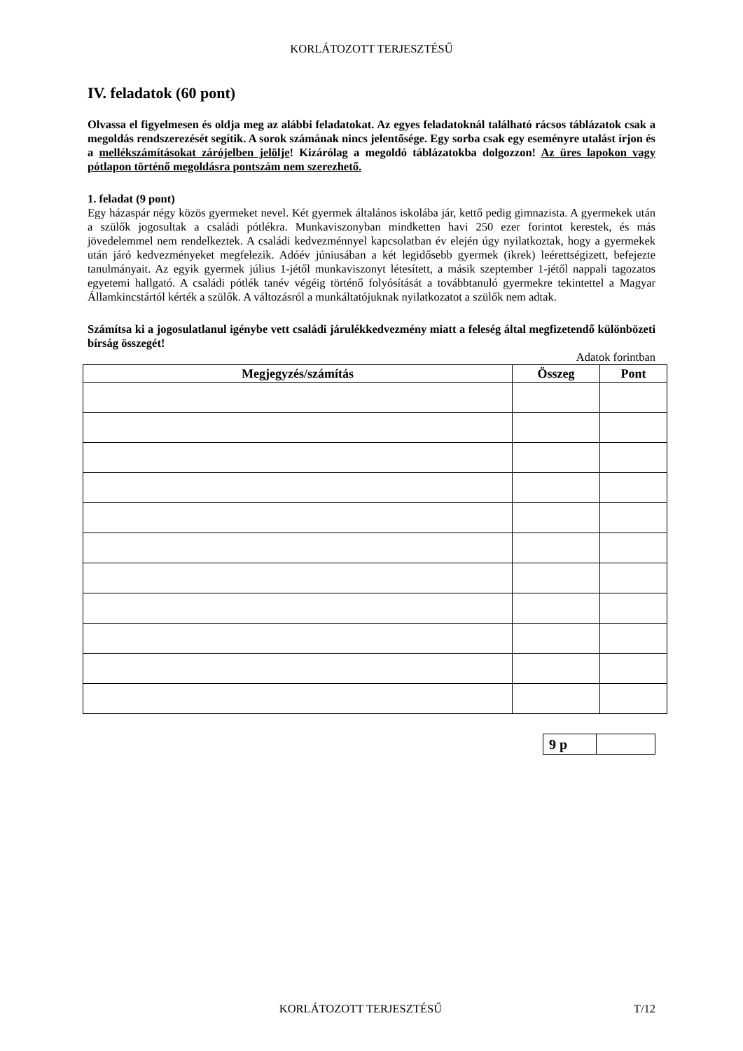KORLÁTOZOTT TERJESZTÉSŰ
IV. feladatok (60 pont)
Olvassa el figyelmesen és oldja meg az alábbi feladatokat. Az egyes feladatoknál található rácsos táblázatok csak a megoldás rendszerezését segítik. A sorok számának nincs jelentősége. Egy sorba csak egy eseményre utalást írjon és a mellékszámításokat zárójelben jelölje! Kizárólag a megoldó táblázatokba dolgozzon! Az üres lapokon vagy pótlapon történő megoldásra pontszám nem szerezhető.
1. feladat (9 pont)
Egy házaspár négy közös gyermeket nevel. Két gyermek általános iskolába jár, kettő pedig gimnazista. A gyermekek után a szülők jogosultak a családi pótlékra. Munkaviszonyban mindketten havi 250 ezer forintot kerestek, és más jövedelemmel nem rendelkeztek. A családi kedvezménnyel kapcsolatban év elején úgy nyilatkoztak, hogy a gyermekek után járó kedvezményeket megfelezik. Adóév júniusában a két legidősebb gyermek (ikrek) leérettségizett, befejezte tanulmányait. Az egyik gyermek július 1-jétől munkaviszonyt létesített, a másik szeptember 1-jétől nappali tagozatos egyetemi hallgató. A családi pótlék tanév végéig történő folyósítását a továbbtanuló gyermekre tekintettel a Magyar Államkincstártól kérték a szülők. A változásról a munkáltatójuknak nyilatkozatot a szülők nem adtak.
Számítsa ki a jogosulatlanul igénybe vett családi járulékkedvezmény miatt a feleség által megfizetendő különbözeti bírság összegét!
Adatok forintban
| Megjegyzés/számítás | Összeg | Pont |
| --- | --- | --- |
| 9 p | |
KORLÁTOZOTT TERJESZTÉSŰ T/12